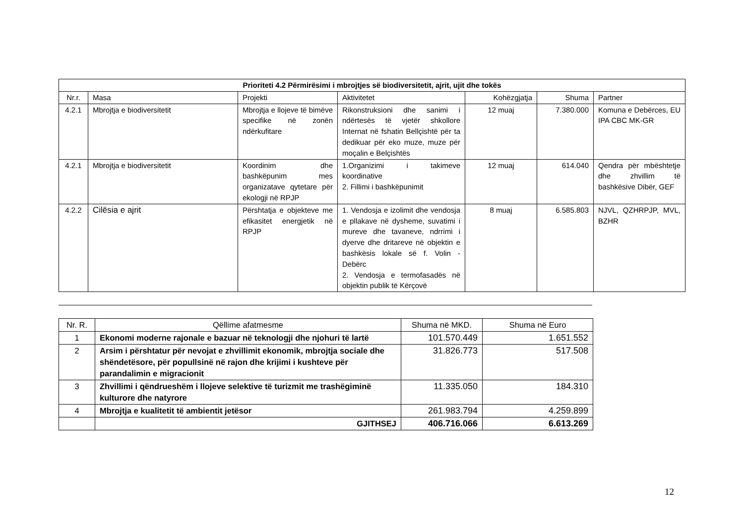| Prioriteti 4.2 Përmirësimi i mbrojtjes së biodiversitetit, ajrit, ujit dhe tokës | | | | | | |
| --- | --- | --- | --- | --- | --- | --- |
| Nr.r. | Masa | Projekti | Aktivitetet | Kohëzgjatja | Shuma | Partner |
| 4.2.1 | Mbrojtja e biodiversitetit | Mbrojtja e llojeve të bimëve specifike në zonën ndërkufitare | Rikonstruksioni dhe sanimi i ndërtesës të vjetër shkollore Internat në fshatin Bellçishtë për ta dedikuar për eko muze, muze për moçalin e Belçishtës | 12 muaj | 7.380.000 | Komuna e Debërces, EU IPA CBC MK-GR |
| 4.2.1 | Mbrojtja e biodiversitetit | Koordinim dhe bashkëpunim mes organizatave qytetare për ekologji në RPJP | 1.Organizimi i takimeve koordinative 2. Fillimi i bashkëpunimit | 12 muaj | 614.040 | Qendra për mbështetje dhe zhvillim të bashkësive Dibër, GEF |
| 4.2.2 | Cilësia e ajrit | Përshtatja e objekteve me efikasitet energjetik në RPJP | 1. Vendosja e izolimit dhe vendosja e pllakave në dysheme, suvatimi i mureve dhe tavaneve, ndrrimi i dyerve dhe dritareve në objektin e bashkësis lokale së f. Volin - Debërc 2. Vendosja e termofasadës në objektin publik të Kërçovë | 8 muaj | 6.585.803 | NJVL, QZHRPJP, MVL, BZHR |
| Nr. R. | Qëllime afatmesme | Shuma në MKD. | Shuma në Euro |
| --- | --- | --- | --- |
| 1 | Ekonomi moderne rajonale e bazuar në teknologji dhe njohuri të lartë | 101.570.449 | 1.651.552 |
| 2 | Arsim i përshtatur për nevojat e zhvillimit ekonomik, mbrojtja sociale dhe shëndetësore, për popullsinë në rajon dhe krijimi i kushteve për parandalimin e migracionit | 31.826.773 | 517.508 |
| 3 | Zhvillimi i qëndrueshëm i llojeve selektive të turizmit me trashëgiminë kulturore dhe natyrore | 11.335.050 | 184.310 |
| 4 | Mbrojtja e kualitetit të ambientit jetësor | 261.983.794 | 4.259.899 |
| | GJITHSEJ | 406.716.066 | 6.613.269 |
12